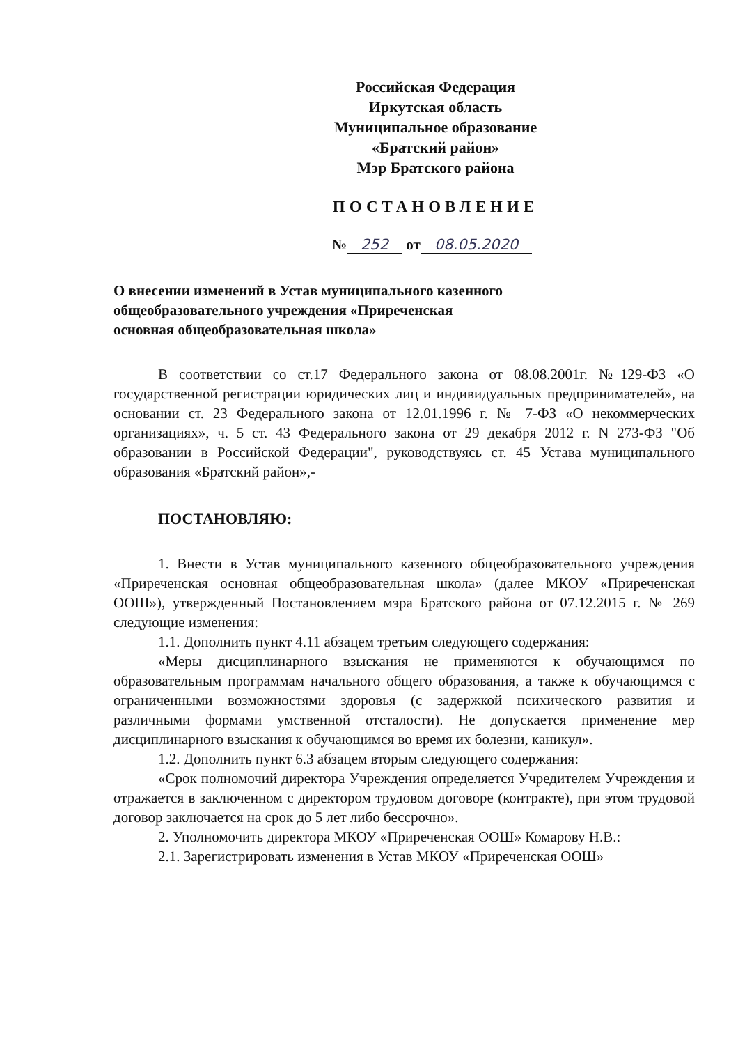Российская Федерация
Иркутская область
Муниципальное образование
«Братский район»
Мэр Братского района
ПОСТАНОВЛЕНИЕ
№ 252 от 08.05.2020
О внесении изменений в Устав муниципального казенного общеобразовательного учреждения «Приреченская основная общеобразовательная школа»
В соответствии со ст.17 Федерального закона от 08.08.2001г. №129-ФЗ «О государственной регистрации юридических лиц и индивидуальных предпринимателей», на основании ст. 23 Федерального закона от 12.01.1996 г. № 7-ФЗ «О некоммерческих организациях», ч. 5 ст. 43 Федерального закона от 29 декабря 2012 г. N 273-ФЗ "Об образовании в Российской Федерации", руководствуясь ст. 45 Устава муниципального образования «Братский район»,-
ПОСТАНОВЛЯЮ:
1. Внести в Устав муниципального казенного общеобразовательного учреждения «Приреченская основная общеобразовательная школа» (далее МКОУ «Приреченская ООШ»), утвержденный Постановлением мэра Братского района от 07.12.2015 г. № 269 следующие изменения:
1.1. Дополнить пункт 4.11 абзацем третьим следующего содержания:
«Меры дисциплинарного взыскания не применяются к обучающимся по образовательным программам начального общего образования, а также к обучающимся с ограниченными возможностями здоровья (с задержкой психического развития и различными формами умственной отсталости). Не допускается применение мер дисциплинарного взыскания к обучающимся во время их болезни, каникул».
1.2. Дополнить пункт 6.3 абзацем вторым следующего содержания:
«Срок полномочий директора Учреждения определяется Учредителем Учреждения и отражается в заключенном с директором трудовом договоре (контракте), при этом трудовой договор заключается на срок до 5 лет либо бессрочно».
2. Уполномочить директора МКОУ «Приреченская ООШ» Комарову Н.В.:
2.1. Зарегистрировать изменения в Устав МКОУ «Приреченская ООШ»